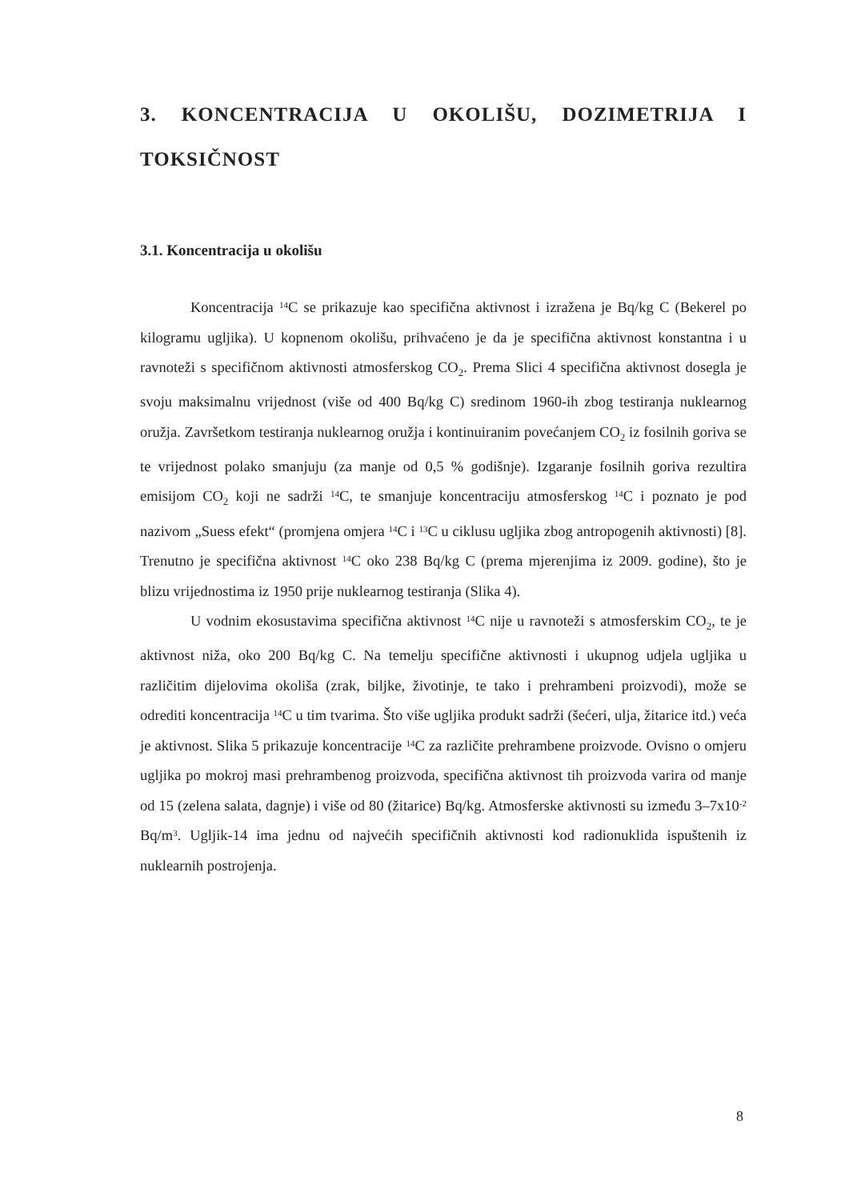3. KONCENTRACIJA U OKOLIŠU, DOZIMETRIJA I TOKSIČNOST
3.1. Koncentracija u okolišu
Koncentracija <sup>14</sup>C se prikazuje kao specifična aktivnost i izražena je Bq/kg C (Bekerel po kilogramu ugljika). U kopnenom okolišu, prihvaćeno je da je specifična aktivnost konstantna i u ravnoteži s specifičnom aktivnosti atmosferskog CO<sub>2</sub>. Prema Slici 4 specifična aktivnost dosegla je svoju maksimalnu vrijednost (više od 400 Bq/kg C) sredinom 1960-ih zbog testiranja nuklearnog oružja. Završetkom testiranja nuklearnog oružja i kontinuiranim povećanjem CO<sub>2</sub> iz fosilnih goriva se te vrijednost polako smanjuju (za manje od 0,5 % godišnje). Izgaranje fosilnih goriva rezultira emisijom CO<sub>2</sub> koji ne sadrži <sup>14</sup>C, te smanjuje koncentraciju atmosferskog <sup>14</sup>C i poznato je pod nazivom „Suess efekt“ (promjena omjera <sup>14</sup>C i <sup>13</sup>C u ciklusu ugljika zbog antropogenih aktivnosti) [8]. Trenutno je specifična aktivnost <sup>14</sup>C oko 238 Bq/kg C (prema mjerenjima iz 2009. godine), što je blizu vrijednostima iz 1950 prije nuklearnog testiranja (Slika 4).
U vodnim ekosustavima specifična aktivnost <sup>14</sup>C nije u ravnoteži s atmosferskim CO<sub>2</sub>, te je aktivnost niža, oko 200 Bq/kg C. Na temelju specifične aktivnosti i ukupnog udjela ugljika u različitim dijelovima okoliša (zrak, biljke, životinje, te tako i prehrambeni proizvodi), može se odrediti koncentracija <sup>14</sup>C u tim tvarima. Što više ugljika produkt sadrži (šećeri, ulja, žitarice itd.) veća je aktivnost. Slika 5 prikazuje koncentracije <sup>14</sup>C za različite prehrambene proizvode. Ovisno o omjeru ugljika po mokroj masi prehrambenog proizvoda, specifična aktivnost tih proizvoda varira od manje od 15 (zelena salata, dagnje) i više od 80 (žitarice) Bq/kg. Atmosferske aktivnosti su između 3–7x10<sup>-2</sup> Bq/m<sup>3</sup>. Ugljik-14 ima jednu od najvećih specifičnih aktivnosti kod radionuklida ispuštenih iz nuklearnih postrojenja.
8